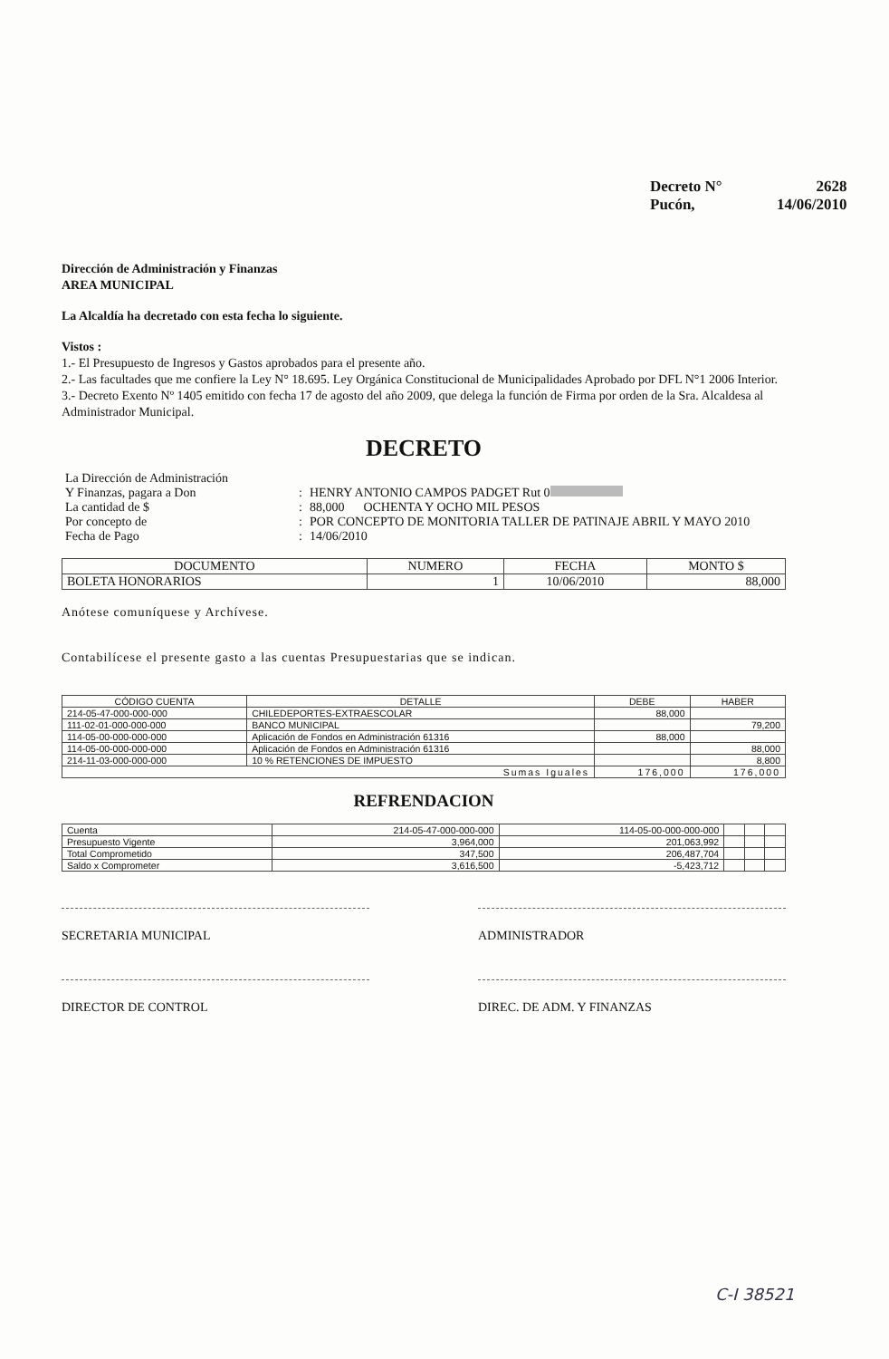| Decreto N° | 2628 |
| Pucón, | 14/06/2010 |
Dirección de Administración y Finanzas
AREA MUNICIPAL
La Alcaldía ha decretado con esta fecha lo siguiente.
Vistos :
1.- El Presupuesto de Ingresos y Gastos aprobados para el presente año.
2.- Las facultades que me confiere la Ley N° 18.695. Ley Orgánica Constitucional de Municipalidades Aprobado por DFL N°1 2006 Interior.
3.- Decreto Exento Nº 1405 emitido con fecha 17 de agosto del año 2009, que delega la función de Firma por orden de la Sra. Alcaldesa al Administrador Municipal.
DECRETO
| La Dirección de Administración | | |
| Y Finanzas, pagara a Don | : | HENRY ANTONIO CAMPOS PADGET Rut 0 |
| La cantidad de $ | : | 88,000 OCHENTA Y OCHO MIL PESOS |
| Por concepto de | : | POR CONCEPTO DE MONITORIA TALLER DE PATINAJE ABRIL Y MAYO 2010 |
| Fecha de Pago | : | 14/06/2010 |
| DOCUMENTO | NUMERO | FECHA | MONTO $ |
| --- | --- | --- | --- |
| BOLETA HONORARIOS | 1 | 10/06/2010 | 88,000 |
Anótese comuníquese y Archívese.
Contabilícese el presente gasto a las cuentas Presupuestarias que se indican.
| CÓDIGO CUENTA | DETALLE | DEBE | HABER |
| --- | --- | --- | --- |
| 214-05-47-000-000-000 | CHILEDEPORTES-EXTRAESCOLAR | 88,000 | |
| 111-02-01-000-000-000 | BANCO MUNICIPAL | | 79,200 |
| 114-05-00-000-000-000 | Aplicación de Fondos en Administración 61316 | 88,000 | |
| 114-05-00-000-000-000 | Aplicación de Fondos en Administración 61316 | | 88,000 |
| 214-11-03-000-000-000 | 10 % RETENCIONES DE IMPUESTO | | 8,800 |
| Sumas Iguales | | 176,000 | 176,000 |
REFRENDACION
| Cuenta | 214-05-47-000-000-000 | 114-05-00-000-000-000 | | | |
| Presupuesto Vigente | 3,964,000 | 201,063,992 | | | |
| Total Comprometido | 347,500 | 206,487,704 | | | |
| Saldo x Comprometer | 3,616,500 | -5,423,712 | | | |
SECRETARIA MUNICIPAL ADMINISTRADOR
DIRECTOR DE CONTROL DIREC. DE ADM. Y FINANZAS
C-I 38521